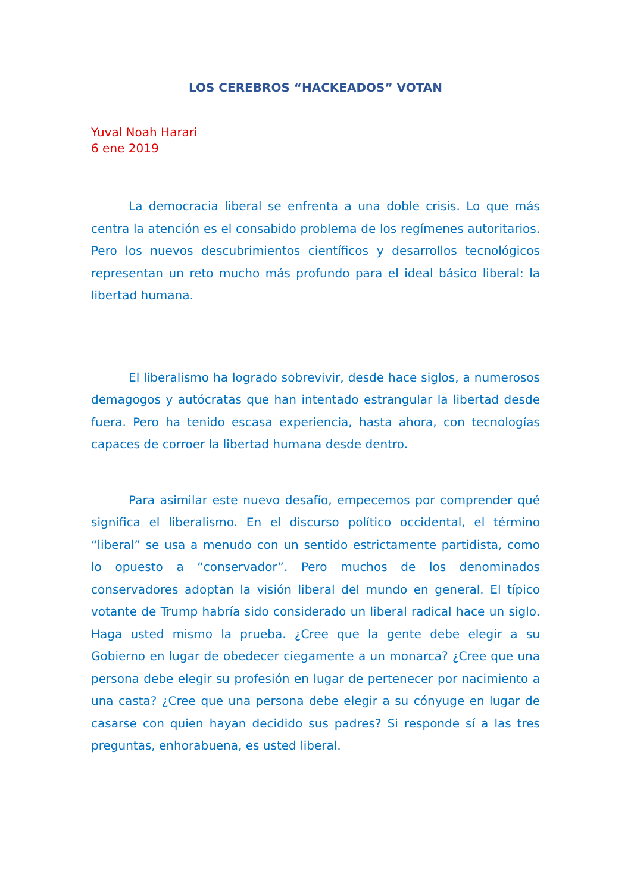LOS CEREBROS “HACKEADOS” VOTAN
Yuval Noah Harari
6 ene 2019
La democracia liberal se enfrenta a una doble crisis. Lo que más centra la atención es el consabido problema de los regímenes autoritarios. Pero los nuevos descubrimientos científicos y desarrollos tecnológicos representan un reto mucho más profundo para el ideal básico liberal: la libertad humana.
El liberalismo ha logrado sobrevivir, desde hace siglos, a numerosos demagogos y autócratas que han intentado estrangular la libertad desde fuera. Pero ha tenido escasa experiencia, hasta ahora, con tecnologías capaces de corroer la libertad humana desde dentro.
Para asimilar este nuevo desafío, empecemos por comprender qué significa el liberalismo. En el discurso político occidental, el término “liberal” se usa a menudo con un sentido estrictamente partidista, como lo opuesto a “conservador”. Pero muchos de los denominados conservadores adoptan la visión liberal del mundo en general. El típico votante de Trump habría sido considerado un liberal radical hace un siglo. Haga usted mismo la prueba. ¿Cree que la gente debe elegir a su Gobierno en lugar de obedecer ciegamente a un monarca? ¿Cree que una persona debe elegir su profesión en lugar de pertenecer por nacimiento a una casta? ¿Cree que una persona debe elegir a su cónyuge en lugar de casarse con quien hayan decidido sus padres? Si responde sí a las tres preguntas, enhorabuena, es usted liberal.